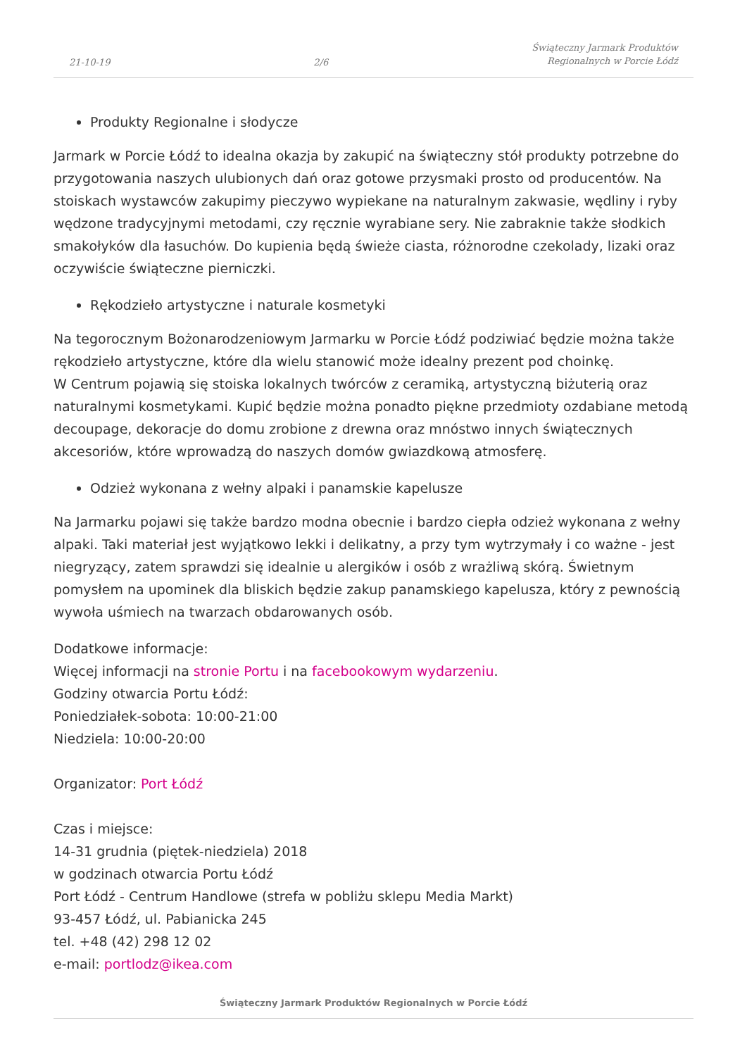21-10-19 2/6 Świąteczny Jarmark Produktów
Regionalnych w Porcie Łódź
Produkty Regionalne i słodycze
Jarmark w Porcie Łódź to idealna okazja by zakupić na świąteczny stół produkty potrzebne do przygotowania naszych ulubionych dań oraz gotowe przysmaki prosto od producentów. Na stoiskach wystawców zakupimy pieczywo wypiekane na naturalnym zakwasie, wędliny i ryby wędzone tradycyjnymi metodami, czy ręcznie wyrabiane sery. Nie zabraknie także słodkich smakołyków dla łasuchów. Do kupienia będą świeże ciasta, różnorodne czekolady, lizaki oraz oczywiście świąteczne pierniczki.
Rękodzieło artystyczne i naturale kosmetyki
Na tegorocznym Bożonarodzeniowym Jarmarku w Porcie Łódź podziwiać będzie można także rękodzieło artystyczne, które dla wielu stanowić może idealny prezent pod choinkę.
W Centrum pojawią się stoiska lokalnych twórców z ceramiką, artystyczną biżuterią oraz naturalnymi kosmetykami. Kupić będzie można ponadto piękne przedmioty ozdabiane metodą decoupage, dekoracje do domu zrobione z drewna oraz mnóstwo innych świątecznych akcesoriów, które wprowadzą do naszych domów gwiazdkową atmosferę.
Odzież wykonana z wełny alpaki i panamskie kapelusze
Na Jarmarku pojawi się także bardzo modna obecnie i bardzo ciepła odzież wykonana z wełny alpaki. Taki materiał jest wyjątkowo lekki i delikatny, a przy tym wytrzymały i co ważne - jest niegryzący, zatem sprawdzi się idealnie u alergików i osób z wrażliwą skórą. Świetnym pomysłem na upominek dla bliskich będzie zakup panamskiego kapelusza, który z pewnością wywoła uśmiech na twarzach obdarowanych osób.
Dodatkowe informacje:
Więcej informacji na stronie Portu i na facebookowym wydarzeniu.
Godziny otwarcia Portu Łódź:
Poniedziałek-sobota: 10:00-21:00
Niedziela: 10:00-20:00
Organizator: Port Łódź
Czas i miejsce:
14-31 grudnia (piętek-niedziela) 2018
w godzinach otwarcia Portu Łódź
Port Łódź - Centrum Handlowe (strefa w pobliżu sklepu Media Markt)
93-457 Łódź, ul. Pabianicka 245
tel. +48 (42) 298 12 02
e-mail: portlodz@ikea.com
Świąteczny Jarmark Produktów Regionalnych w Porcie Łódź